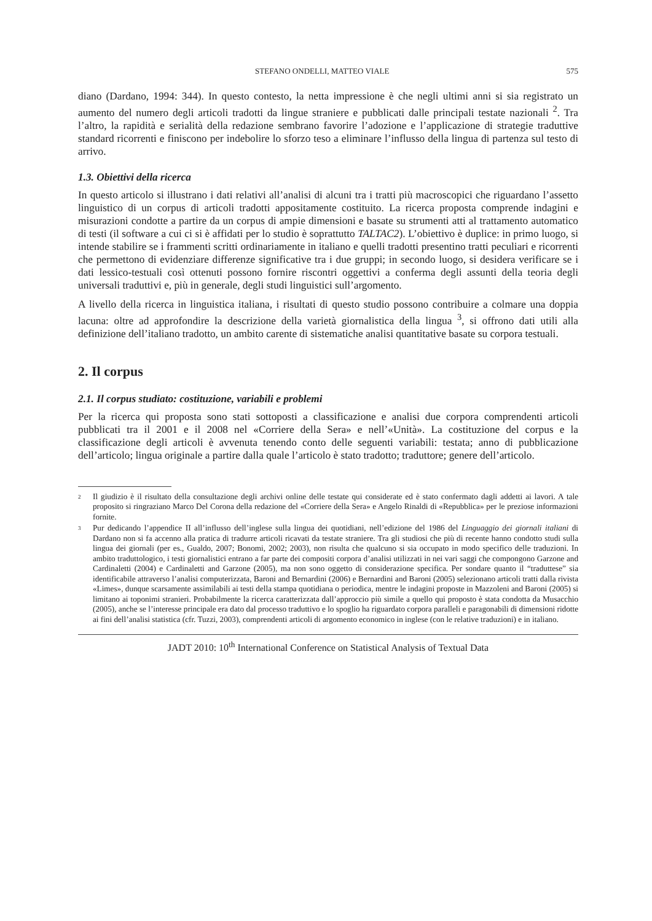STEFANO ONDELLI, MATTEO VIALE 575
diano (Dardano, 1994: 344). In questo contesto, la netta impressione è che negli ultimi anni si sia registrato un aumento del numero degli articoli tradotti da lingue straniere e pubblicati dalle principali testate nazionali <sup>2</sup>. Tra l’altro, la rapidità e serialità della redazione sembrano favorire l’adozione e l’applicazione di strategie traduttive standard ricorrenti e finiscono per indebolire lo sforzo teso a eliminare l’influsso della lingua di partenza sul testo di arrivo.
1.3. Obiettivi della ricerca
In questo articolo si illustrano i dati relativi all’analisi di alcuni tra i tratti più macroscopici che riguardano l’assetto linguistico di un corpus di articoli tradotti appositamente costituito. La ricerca proposta comprende indagini e misurazioni condotte a partire da un corpus di ampie dimensioni e basate su strumenti atti al trattamento automatico di testi (il software a cui ci si è affidati per lo studio è soprattutto TALTAC2). L’obiettivo è duplice: in primo luogo, si intende stabilire se i frammenti scritti ordinariamente in italiano e quelli tradotti presentino tratti peculiari e ricorrenti che permettono di evidenziare differenze significative tra i due gruppi; in secondo luogo, si desidera verificare se i dati lessico-testuali così ottenuti possono fornire riscontri oggettivi a conferma degli assunti della teoria degli universali traduttivi e, più in generale, degli studi linguistici sull’argomento.
A livello della ricerca in linguistica italiana, i risultati di questo studio possono contribuire a colmare una doppia lacuna: oltre ad approfondire la descrizione della varietà giornalistica della lingua <sup>3</sup>, si offrono dati utili alla definizione dell’italiano tradotto, un ambito carente di sistematiche analisi quantitative basate su corpora testuali.
2. Il corpus
2.1. Il corpus studiato: costituzione, variabili e problemi
Per la ricerca qui proposta sono stati sottoposti a classificazione e analisi due corpora comprendenti articoli pubblicati tra il 2001 e il 2008 nel «Corriere della Sera» e nell’«Unità». La costituzione del corpus e la classificazione degli articoli è avvenuta tenendo conto delle seguenti variabili: testata; anno di pubblicazione dell’articolo; lingua originale a partire dalla quale l’articolo è stato tradotto; traduttore; genere dell’articolo.
<sup>2</sup> Il giudizio è il risultato della consultazione degli archivi online delle testate qui considerate ed è stato confermato dagli addetti ai lavori. A tale proposito si ringraziano Marco Del Corona della redazione del «Corriere della Sera» e Angelo Rinaldi di «Repubblica» per le preziose informazioni fornite.
<sup>3</sup> Pur dedicando l’appendice II all’influsso dell’inglese sulla lingua dei quotidiani, nell’edizione del 1986 del Linguaggio dei giornali italiani di Dardano non si fa accenno alla pratica di tradurre articoli ricavati da testate straniere. Tra gli studiosi che più di recente hanno condotto studi sulla lingua dei giornali (per es., Gualdo, 2007; Bonomi, 2002; 2003), non risulta che qualcuno si sia occupato in modo specifico delle traduzioni. In ambito traduttologico, i testi giornalistici entrano a far parte dei compositi corpora d’analisi utilizzati in nei vari saggi che compongono Garzone and Cardinaletti (2004) e Cardinaletti and Garzone (2005), ma non sono oggetto di considerazione specifica. Per sondare quanto il “traduttese” sia identificabile attraverso l’analisi computerizzata, Baroni and Bernardini (2006) e Bernardini and Baroni (2005) selezionano articoli tratti dalla rivista «Limes», dunque scarsamente assimilabili ai testi della stampa quotidiana o periodica, mentre le indagini proposte in Mazzoleni and Baroni (2005) si limitano ai toponimi stranieri. Probabilmente la ricerca caratterizzata dall’approccio più simile a quello qui proposto è stata condotta da Musacchio (2005), anche se l’interesse principale era dato dal processo traduttivo e lo spoglio ha riguardato corpora paralleli e paragonabili di dimensioni ridotte ai fini dell’analisi statistica (cfr. Tuzzi, 2003), comprendenti articoli di argomento economico in inglese (con le relative traduzioni) e in italiano.
JADT 2010: 10<sup>th</sup> International Conference on Statistical Analysis of Textual Data